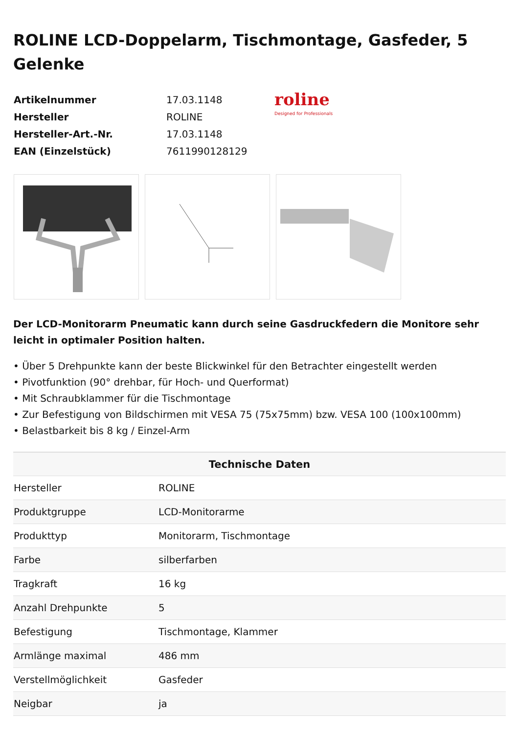ROLINE LCD-Doppelarm, Tischmontage, Gasfeder, 5 Gelenke
| Artikelnummer | 17.03.1148 |
| Hersteller | ROLINE |
| Hersteller-Art.-Nr. | 17.03.1148 |
| EAN (Einzelstück) | 7611990128129 |
roline
Designed for Professionals
Der LCD-Monitorarm Pneumatic kann durch seine Gasdruckfedern die Monitore sehr leicht in optimaler Position halten.
• Über 5 Drehpunkte kann der beste Blickwinkel für den Betrachter eingestellt werden
• Pivotfunktion (90° drehbar, für Hoch- und Querformat)
• Mit Schraubklammer für die Tischmontage
• Zur Befestigung von Bildschirmen mit VESA 75 (75x75mm) bzw. VESA 100 (100x100mm)
• Belastbarkeit bis 8 kg / Einzel-Arm
| Technische Daten | |
| --- | --- |
| Hersteller | ROLINE |
| Produktgruppe | LCD-Monitorarme |
| Produkttyp | Monitorarm, Tischmontage |
| Farbe | silberfarben |
| Tragkraft | 16 kg |
| Anzahl Drehpunkte | 5 |
| Befestigung | Tischmontage, Klammer |
| Armlänge maximal | 486 mm |
| Verstellmöglichkeit | Gasfeder |
| Neigbar | ja |